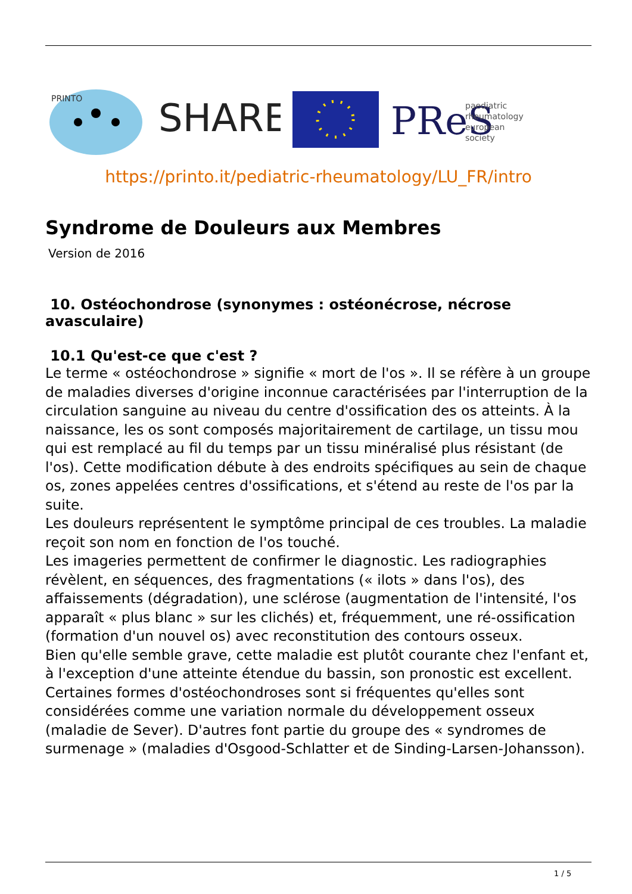PRINTO
SHARE
PReS
paediatric
rheumatology
european
society
https://printo.it/pediatric-rheumatology/LU_FR/intro
Syndrome de Douleurs aux Membres
Version de 2016
10. Ostéochondrose (synonymes : ostéonécrose, nécrose avasculaire)
10.1 Qu'est-ce que c'est ?
Le terme « ostéochondrose » signifie « mort de l'os ». Il se réfère à un groupe de maladies diverses d'origine inconnue caractérisées par l'interruption de la circulation sanguine au niveau du centre d'ossification des os atteints. À la naissance, les os sont composés majoritairement de cartilage, un tissu mou qui est remplacé au fil du temps par un tissu minéralisé plus résistant (de l'os). Cette modification débute à des endroits spécifiques au sein de chaque os, zones appelées centres d'ossifications, et s'étend au reste de l'os par la suite.
Les douleurs représentent le symptôme principal de ces troubles. La maladie reçoit son nom en fonction de l'os touché.
Les imageries permettent de confirmer le diagnostic. Les radiographies révèlent, en séquences, des fragmentations (« ilots » dans l'os), des affaissements (dégradation), une sclérose (augmentation de l'intensité, l'os apparaît « plus blanc » sur les clichés) et, fréquemment, une ré-ossification (formation d'un nouvel os) avec reconstitution des contours osseux.
Bien qu'elle semble grave, cette maladie est plutôt courante chez l'enfant et, à l'exception d'une atteinte étendue du bassin, son pronostic est excellent. Certaines formes d'ostéochondroses sont si fréquentes qu'elles sont considérées comme une variation normale du développement osseux (maladie de Sever). D'autres font partie du groupe des « syndromes de surmenage » (maladies d'Osgood-Schlatter et de Sinding-Larsen-Johansson).
1 / 5